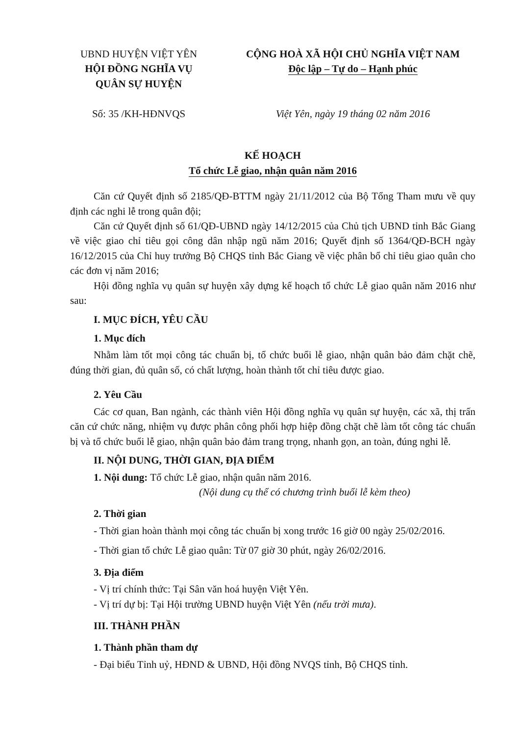UBND HUYỆN VIỆT YÊN
HỘI ĐỒNG NGHĨA VỤ
QUÂN SỰ HUYỆN
Số: 35 /KH-HĐNVQS
CỘNG HOÀ XÃ HỘI CHỦ NGHĨA VIỆT NAM
Độc lập – Tự do – Hạnh phúc
Việt Yên, ngày 19 tháng 02 năm 2016
KẾ HOẠCH
Tổ chức Lễ giao, nhận quân năm 2016
Căn cứ Quyết định số 2185/QĐ-BTTM ngày 21/11/2012 của Bộ Tổng Tham mưu về quy định các nghi lễ trong quân đội;
Căn cứ Quyết định số 61/QĐ-UBND ngày 14/12/2015 của Chủ tịch UBND tỉnh Bắc Giang về việc giao chỉ tiêu gọi công dân nhập ngũ năm 2016; Quyết định số 1364/QĐ-BCH ngày 16/12/2015 của Chỉ huy trưởng Bộ CHQS tỉnh Bắc Giang về việc phân bổ chỉ tiêu giao quân cho các đơn vị năm 2016;
Hội đồng nghĩa vụ quân sự huyện xây dựng kế hoạch tổ chức Lễ giao quân năm 2016 như sau:
I. MỤC ĐÍCH, YÊU CẦU
1. Mục đích
Nhằm làm tốt mọi công tác chuẩn bị, tổ chức buổi lễ giao, nhận quân bảo đảm chặt chẽ, đúng thời gian, đủ quân số, có chất lượng, hoàn thành tốt chỉ tiêu được giao.
2. Yêu Cầu
Các cơ quan, Ban ngành, các thành viên Hội đồng nghĩa vụ quân sự huyện, các xã, thị trấn căn cứ chức năng, nhiệm vụ được phân công phối hợp hiệp đồng chặt chẽ làm tốt công tác chuẩn bị và tổ chức buổi lễ giao, nhận quân bảo đảm trang trọng, nhanh gọn, an toàn, đúng nghi lễ.
II. NỘI DUNG, THỜI GIAN, ĐỊA ĐIỂM
1. Nội dung: Tổ chức Lễ giao, nhận quân năm 2016.
(Nội dung cụ thể có chương trình buổi lễ kèm theo)
2. Thời gian
- Thời gian hoàn thành mọi công tác chuẩn bị xong trước 16 giờ 00 ngày 25/02/2016.
- Thời gian tổ chức Lễ giao quân: Từ 07 giờ 30 phút, ngày 26/02/2016.
3. Địa điểm
- Vị trí chính thức: Tại Sân văn hoá huyện Việt Yên.
- Vị trí dự bị: Tại Hội trường UBND huyện Việt Yên (nếu trời mưa).
III. THÀNH PHẦN
1. Thành phần tham dự
- Đại biểu Tỉnh uỷ, HĐND & UBND, Hội đồng NVQS tỉnh, Bộ CHQS tỉnh.